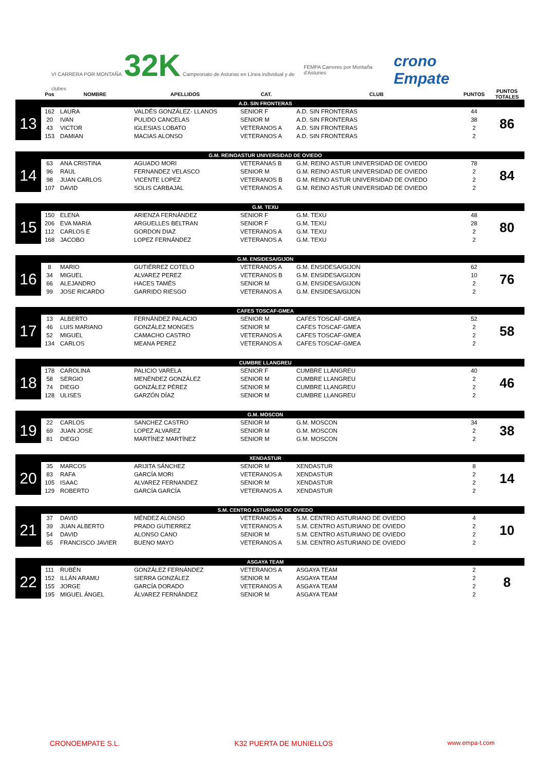VI CARRERA POR MONTAÑA 32K Campeonato de Asturias en Línea individual y de clubes
FEMPA Carreres por Montaña d'Asturies
crono Empate
| | Pos | NOMBRE | APELLIDOS | CAT. | CLUB | PUNTOS | PUNTOS TOTALES |
| --- | --- | --- | --- | --- | --- | --- | --- |
| | A.D. SIN FRONTERAS | | | | | | |
| 13 | 162 | LAURA | VALDÉS GONZÁLEZ- LLANOS | SENIOR F | A.D. SIN FRONTERAS | 44 | 86 |
| | 20 | IVAN | PULIDO CANCELAS | SENIOR M | A.D. SIN FRONTERAS | 38 | |
| | 43 | VICTOR | IGLESIAS LOBATO | VETERANOS A | A.D. SIN FRONTERAS | 2 | |
| | 153 | DAMIAN | MACIAS ALONSO | VETERANOS A | A.D. SIN FRONTERAS | 2 | |
| | G.M. REINOASTUR UNIVERSIDAD DE OVIEDO | | | | | | |
| 14 | 63 | ANA CRISTINA | AGUADO MORI | VETERANAS B | G.M. REINO ASTUR UNIVERSIDAD DE OVIEDO | 78 | 84 |
| | 96 | RAUL | FERNANDEZ VELASCO | SENIOR M | G.M. REINO ASTUR UNIVERSIDAD DE OVIEDO | 2 | |
| | 98 | JUAN CARLOS | VICENTE LOPEZ | VETERANOS B | G.M. REINO ASTUR UNIVERSIDAD DE OVIEDO | 2 | |
| | 107 | DAVID | SOLIS CARBAJAL | VETERANOS A | G.M. REINO ASTUR UNIVERSIDAD DE OVIEDO | 2 | |
| | G.M. TEXU | | | | | | |
| 15 | 150 | ELENA | ARIENZA FERNÁNDEZ | SENIOR F | G.M. TEXU | 48 | 80 |
| | 206 | EVA MARIA | ARGUELLES BELTRAN | SENIOR F | G.M. TEXU | 28 | |
| | 112 | CARLOS E | GORDON DIAZ | VETERANOS A | G.M. TEXU | 2 | |
| | 168 | JACOBO | LOPEZ FERNÁNDEZ | VETERANOS A | G.M. TEXU | 2 | |
| | G.M. ENSIDESA/GIJON | | | | | | |
| 16 | 8 | MARIO | GUTIÉRREZ COTELO | VETERANOS A | G.M. ENSIDESA/GIJON | 62 | 76 |
| | 34 | MIGUEL | ALVAREZ PEREZ | VETERANOS B | G.M. ENSIDESA/GIJON | 10 | |
| | 66 | ALEJANDRO | HACES TAMÉS | SENIOR M | G.M. ENSIDESA/GIJON | 2 | |
| | 99 | JOSE RICARDO | GARRIDO RIESGO | VETERANOS A | G.M. ENSIDESA/GIJON | 2 | |
| | CAFES TOSCAF-GMEA | | | | | | |
| 17 | 13 | ALBERTO | FERNÁNDEZ PALACIO | SENIOR M | CAFES TOSCAF-GMEA | 52 | 58 |
| | 46 | LUIS MARIANO | GONZÁLEZ MONGES | SENIOR M | CAFES TOSCAF-GMEA | 2 | |
| | 52 | MIGUEL | CAMACHO CASTRO | VETERANOS A | CAFES TOSCAF-GMEA | 2 | |
| | 134 | CARLOS | MEANA PEREZ | VETERANOS A | CAFES TOSCAF-GMEA | 2 | |
| | CUMBRE LLANGREU | | | | | | |
| 18 | 178 | CAROLINA | PALICIO VARELA | SENIOR F | CUMBRE LLANGREU | 40 | 46 |
| | 58 | SERGIO | MENÉNDEZ GONZÁLEZ | SENIOR M | CUMBRE LLANGREU | 2 | |
| | 74 | DIEGO | GONZÁLEZ PÉREZ | SENIOR M | CUMBRE LLANGREU | 2 | |
| | 128 | ULISES | GARZÓN DÍAZ | SENIOR M | CUMBRE LLANGREU | 2 | |
| | G.M. MOSCON | | | | | | |
| 19 | 22 | CARLOS | SANCHEZ CASTRO | SENIOR M | G.M. MOSCON | 34 | 38 |
| | 69 | JUAN JOSE | LOPEZ ALVAREZ | SENIOR M | G.M. MOSCON | 2 | |
| | 81 | DIEGO | MARTÍNEZ MARTÍNEZ | SENIOR M | G.M. MOSCON | 2 | |
| | XENDASTUR | | | | | | |
| 20 | 35 | MARCOS | ARIJITA SÁNCHEZ | SENIOR M | XENDASTUR | 8 | 14 |
| | 83 | RAFA | GARCÍA MORI | VETERANOS A | XENDASTUR | 2 | |
| | 105 | ISAAC | ALVAREZ FERNANDEZ | SENIOR M | XENDASTUR | 2 | |
| | 129 | ROBERTO | GARCÍA GARCÍA | VETERANOS A | XENDASTUR | 2 | |
| | S.M. CENTRO ASTURIANO DE OVIEDO | | | | | | |
| 21 | 37 | DAVID | MÉNDEZ ALONSO | VETERANOS A | S.M. CENTRO ASTURIANO DE OVIEDO | 4 | 10 |
| | 39 | JUAN ALBERTO | PRADO GUTIERREZ | VETERANOS A | S.M. CENTRO ASTURIANO DE OVIEDO | 2 | |
| | 54 | DAVID | ALONSO CANO | SENIOR M | S.M. CENTRO ASTURIANO DE OVIEDO | 2 | |
| | 65 | FRANCISCO JAVIER | BUENO MAYO | VETERANOS A | S.M. CENTRO ASTURIANO DE OVIEDO | 2 | |
| | ASGAYA TEAM | | | | | | |
| 22 | 111 | RUBÉN | GONZÁLEZ FERNÁNDEZ | VETERANOS A | ASGAYA TEAM | 2 | 8 |
| | 152 | ILLÁN ARAMU | SIERRA GONZÁLEZ | SENIOR M | ASGAYA TEAM | 2 | |
| | 155 | JORGE | GARCÍA DORADO | VETERANOS A | ASGAYA TEAM | 2 | |
| | 195 | MIGUEL ÁNGEL | ÁLVAREZ FERNÁNDEZ | SENIOR M | ASGAYA TEAM | 2 | |
CRONOEMPATE S.L. K32 PUERTA DE MUNIELLOS www.empa-t.com